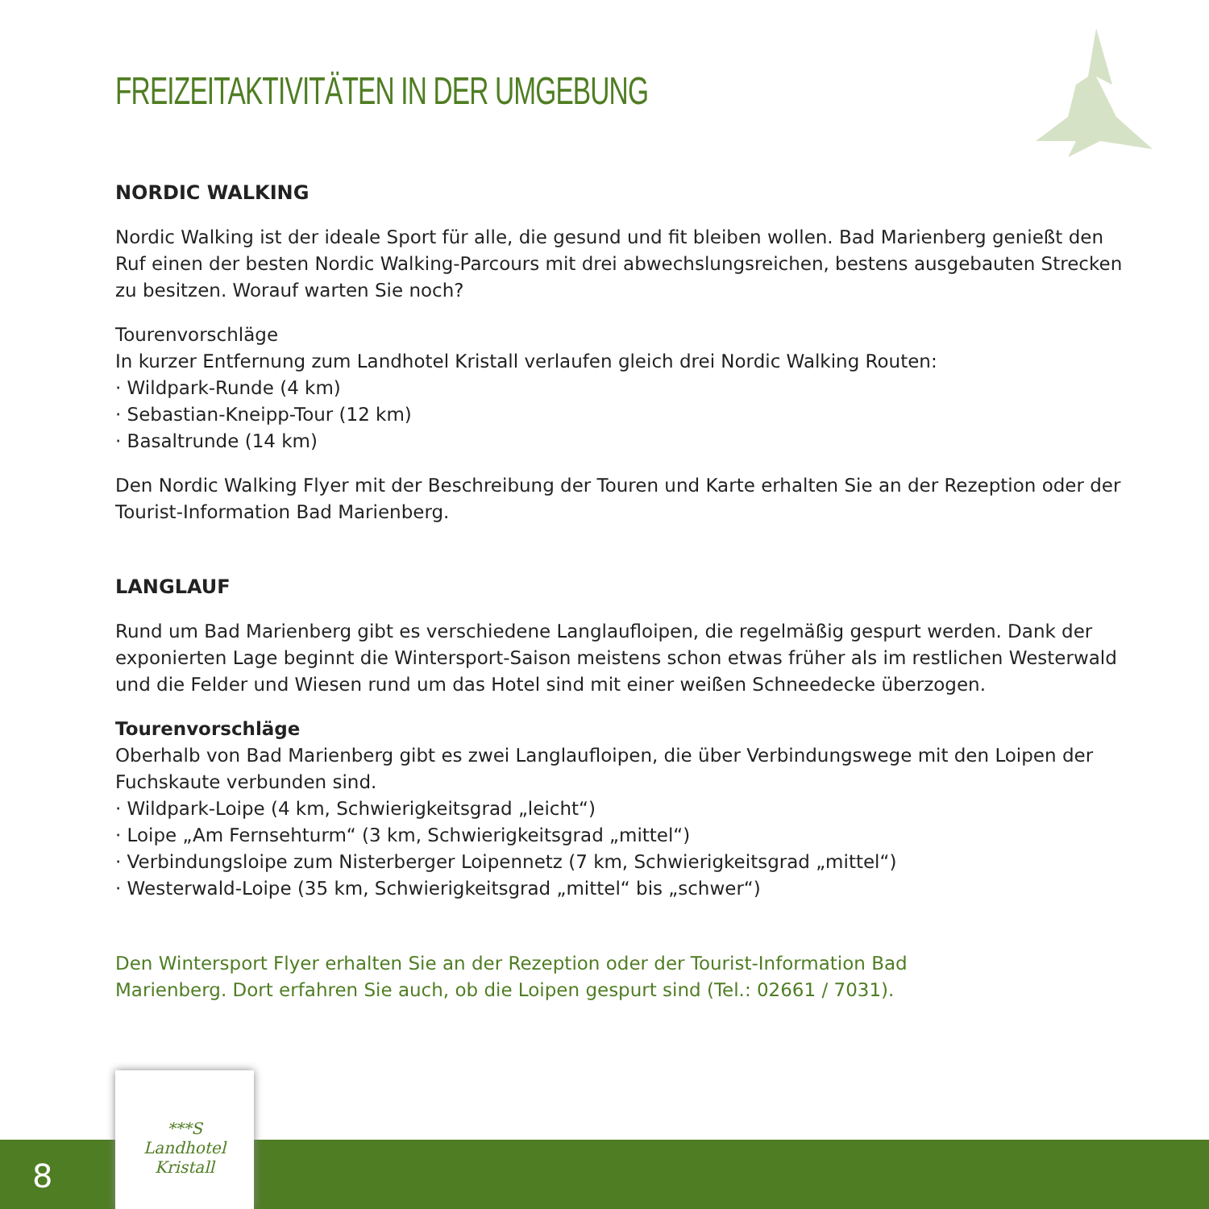FREIZEITAKTIVITÄTEN IN DER UMGEBUNG
NORDIC WALKING
Nordic Walking ist der ideale Sport für alle, die gesund und fit bleiben wollen. Bad Marienberg genießt den Ruf einen der besten Nordic Walking-Parcours mit drei abwechslungsreichen, bestens ausgebauten Strecken zu besitzen. Worauf warten Sie noch?
Tourenvorschläge
In kurzer Entfernung zum Landhotel Kristall verlaufen gleich drei Nordic Walking Routen:
· Wildpark-Runde (4 km)
· Sebastian-Kneipp-Tour (12 km)
· Basaltrunde (14 km)
Den Nordic Walking Flyer mit der Beschreibung der Touren und Karte erhalten Sie an der Rezeption oder der Tourist-Information Bad Marienberg.
LANGLAUF
Rund um Bad Marienberg gibt es verschiedene Langlaufloipen, die regelmäßig gespurt werden. Dank der exponierten Lage beginnt die Wintersport-Saison meistens schon etwas früher als im restlichen Westerwald und die Felder und Wiesen rund um das Hotel sind mit einer weißen Schneedecke überzogen.
Tourenvorschläge
Oberhalb von Bad Marienberg gibt es zwei Langlaufloipen, die über Verbindungswege mit den Loipen der Fuchskaute verbunden sind.
· Wildpark-Loipe (4 km, Schwierigkeitsgrad „leicht“)
· Loipe „Am Fernsehturm“ (3 km, Schwierigkeitsgrad „mittel“)
· Verbindungsloipe zum Nisterberger Loipennetz (7 km, Schwierigkeitsgrad „mittel“)
· Westerwald-Loipe (35 km, Schwierigkeitsgrad „mittel“ bis „schwer“)
Den Wintersport Flyer erhalten Sie an der Rezeption oder der Tourist-Information Bad Marienberg. Dort erfahren Sie auch, ob die Loipen gespurt sind (Tel.: 02661 / 7031).
8
***S
Landhotel
Kristall